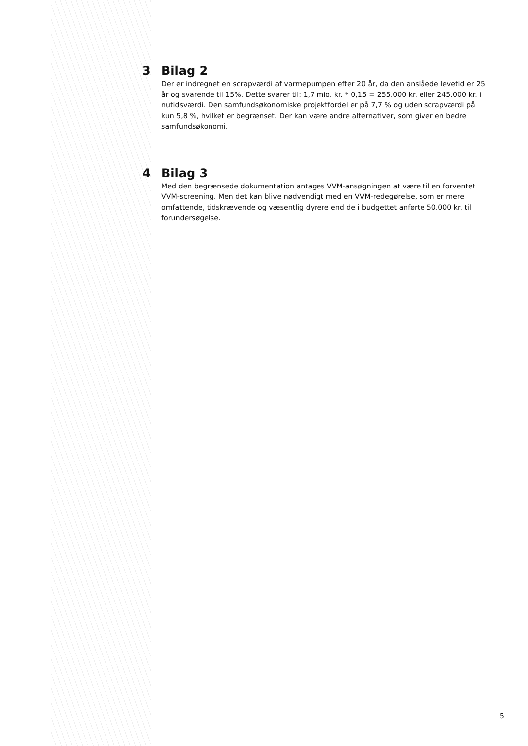3 Bilag 2
Der er indregnet en scrapværdi af varmepumpen efter 20 år, da den anslåede levetid er 25 år og svarende til 15%. Dette svarer til: 1,7 mio. kr. * 0,15 = 255.000 kr. eller 245.000 kr. i nutidsværdi. Den samfundsøkonomiske projektfordel er på 7,7 % og uden scrapværdi på kun 5,8 %, hvilket er begrænset. Der kan være andre alternativer, som giver en bedre samfundsøkonomi.
4 Bilag 3
Med den begrænsede dokumentation antages VVM-ansøgningen at være til en forventet VVM-screening. Men det kan blive nødvendigt med en VVM-redegørelse, som er mere omfattende, tidskrævende og væsentlig dyrere end de i budgettet anførte 50.000 kr. til forundersøgelse.
5